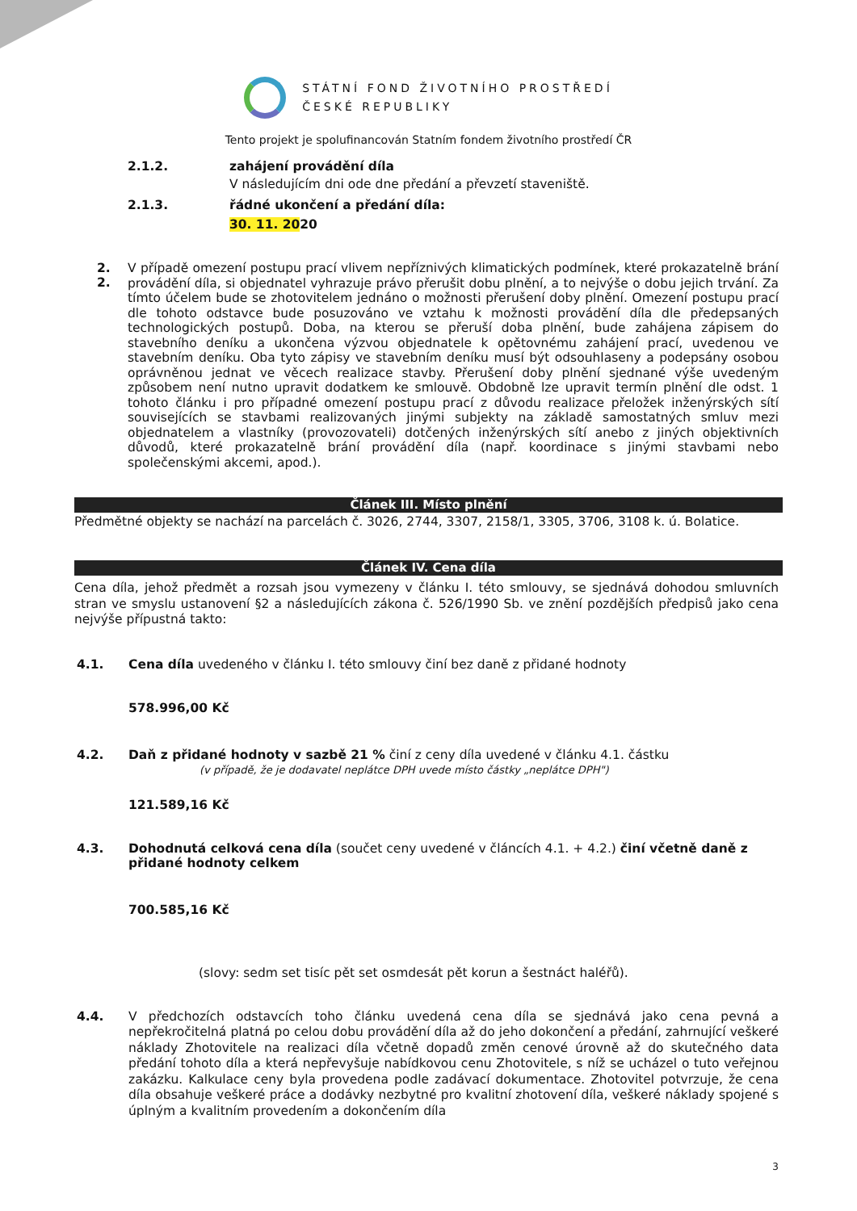STÁTNÍ FOND ŽIVOTNÍHO PROSTŘEDÍ
ČESKÉ REPUBLIKY
Tento projekt je spolufinancován Statním fondem životního prostředí ČR
2.1.2. zahájení provádění díla
V následujícím dni ode dne předání a převzetí staveniště.
2.1.3. řádné ukončení a předání díla:
30. 11. 2020
2. 2.
V případě omezení postupu prací vlivem nepříznivých klimatických podmínek, které prokazatelně brání provádění díla, si objednatel vyhrazuje právo přerušit dobu plnění, a to nejvýše o dobu jejich trvání. Za tímto účelem bude se zhotovitelem jednáno o možnosti přerušení doby plnění. Omezení postupu prací dle tohoto odstavce bude posuzováno ve vztahu k možnosti provádění díla dle předepsaných technologických postupů. Doba, na kterou se přeruší doba plnění, bude zahájena zápisem do stavebního deníku a ukončena výzvou objednatele k opětovnému zahájení prací, uvedenou ve stavebním deníku. Oba tyto zápisy ve stavebním deníku musí být odsouhlaseny a podepsány osobou oprávněnou jednat ve věcech realizace stavby. Přerušení doby plnění sjednané výše uvedeným způsobem není nutno upravit dodatkem ke smlouvě. Obdobně lze upravit termín plnění dle odst. 1 tohoto článku i pro případné omezení postupu prací z důvodu realizace přeložek inženýrských sítí souvisejících se stavbami realizovaných jinými subjekty na základě samostatných smluv mezi objednatelem a vlastníky (provozovateli) dotčených inženýrských sítí anebo z jiných objektivních důvodů, které prokazatelně brání provádění díla (např. koordinace s jinými stavbami nebo společenskými akcemi, apod.).
Článek III. Místo plnění
Předmětné objekty se nachází na parcelách č. 3026, 2744, 3307, 2158/1, 3305, 3706, 3108 k. ú. Bolatice.
Článek IV. Cena díla
Cena díla, jehož předmět a rozsah jsou vymezeny v článku I. této smlouvy, se sjednává dohodou smluvních stran ve smyslu ustanovení §2 a následujících zákona č. 526/1990 Sb. ve znění pozdějších předpisů jako cena nejvýše přípustná takto:
4.1. Cena díla uvedeného v článku I. této smlouvy činí bez daně z přidané hodnoty
578.996,00 Kč
4.2. Daň z přidané hodnoty v sazbě 21 % činí z ceny díla uvedené v článku 4.1. částku
(v případě, že je dodavatel neplátce DPH uvede místo částky „neplátce DPH")
121.589,16 Kč
4.3. Dohodnutá celková cena díla (součet ceny uvedené v článcích 4.1. + 4.2.) činí včetně daně z přidané hodnoty celkem
700.585,16 Kč
(slovy: sedm set tisíc pět set osmdesát pět korun a šestnáct haléřů).
4.4.
V předchozích odstavcích toho článku uvedená cena díla se sjednává jako cena pevná a nepřekročitelná platná po celou dobu provádění díla až do jeho dokončení a předání, zahrnující veškeré náklady Zhotovitele na realizaci díla včetně dopadů změn cenové úrovně až do skutečného data předání tohoto díla a která nepřevyšuje nabídkovou cenu Zhotovitele, s níž se ucházel o tuto veřejnou zakázku. Kalkulace ceny byla provedena podle zadávací dokumentace. Zhotovitel potvrzuje, že cena díla obsahuje veškeré práce a dodávky nezbytné pro kvalitní zhotovení díla, veškeré náklady spojené s úplným a kvalitním provedením a dokončením díla
3